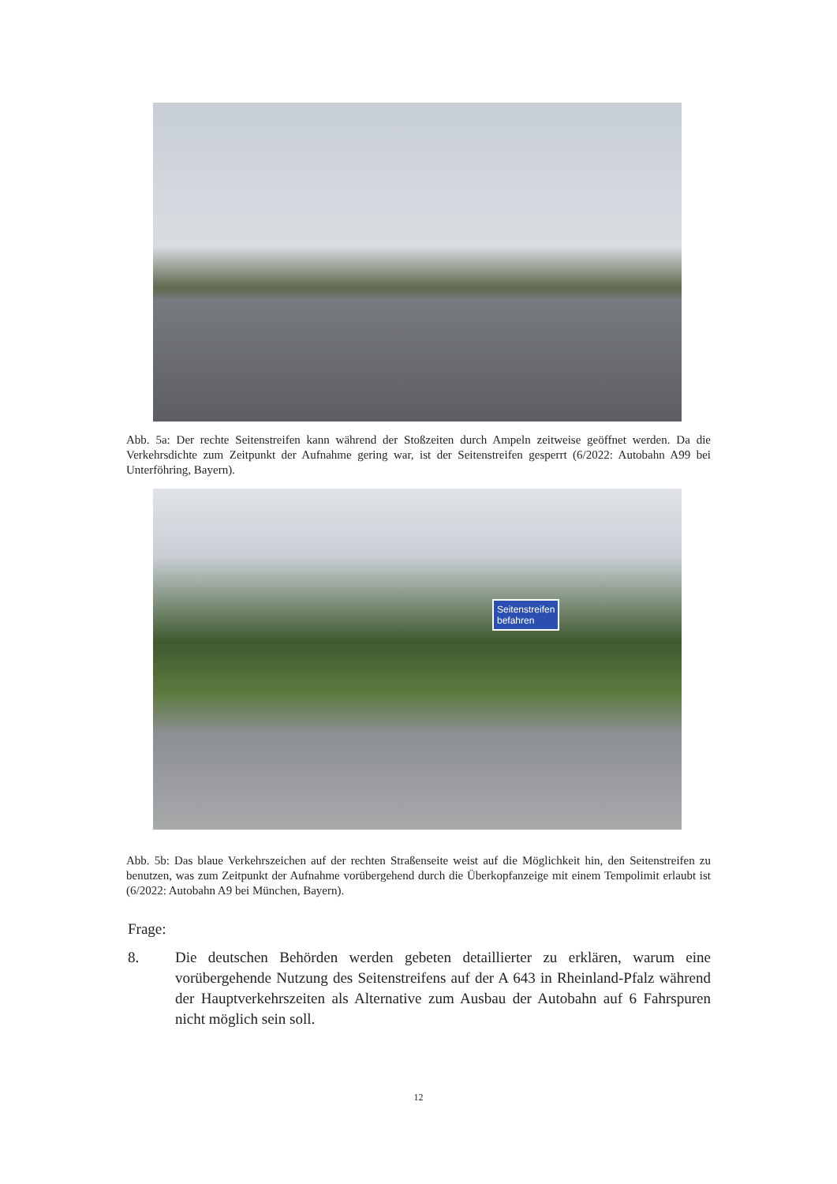Abb. 5a: Der rechte Seitenstreifen kann während der Stoßzeiten durch Ampeln zeitweise geöffnet werden. Da die Verkehrsdichte zum Zeitpunkt der Aufnahme gering war, ist der Seitenstreifen gesperrt (6/2022: Autobahn A99 bei Unterföhring, Bayern).
Seitenstreifen
befahren
Abb. 5b: Das blaue Verkehrszeichen auf der rechten Straßenseite weist auf die Möglichkeit hin, den Seitenstreifen zu benutzen, was zum Zeitpunkt der Aufnahme vorübergehend durch die Überkopfanzeige mit einem Tempolimit erlaubt ist (6/2022: Autobahn A9 bei München, Bayern).
Frage:
8. Die deutschen Behörden werden gebeten detaillierter zu erklären, warum eine vorübergehende Nutzung des Seitenstreifens auf der A 643 in Rheinland-Pfalz während der Hauptverkehrszeiten als Alternative zum Ausbau der Autobahn auf 6 Fahrspuren nicht möglich sein soll.
12